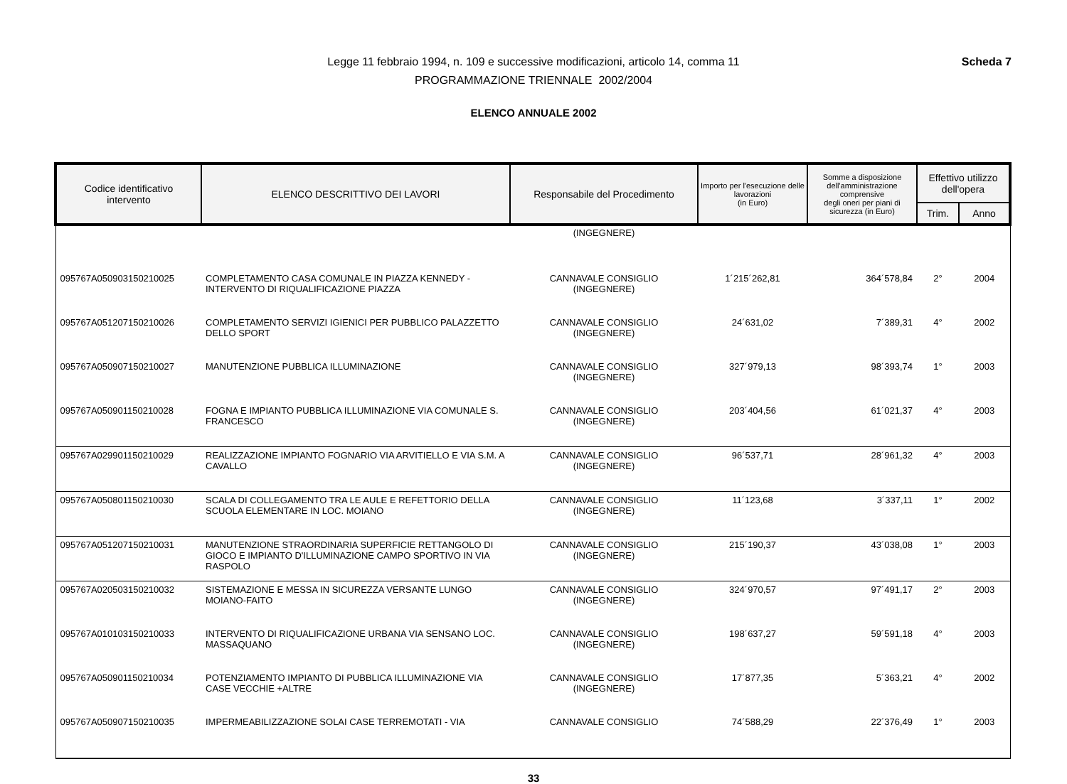Legge 11 febbraio 1994, n. 109 e successive modificazioni, articolo 14, comma 11
PROGRAMMAZIONE TRIENNALE 2002/2004
Scheda 7
ELENCO ANNUALE 2002
| Codice identificativo intervento | ELENCO DESCRITTIVO DEI LAVORI | Responsabile del Procedimento | Importo per l'esecuzione delle lavorazioni (in Euro) | Somme a disposizione dell'amministrazione comprensive degli oneri per piani di sicurezza (in Euro) | Effettivo utilizzo dell'opera | |
| --- | --- | --- | --- | --- | --- | --- |
| | | | | | Trim. | Anno |
| | | (INGEGNERE) | | | | |
| 095767A050903150210025 | COMPLETAMENTO CASA COMUNALE IN PIAZZA KENNEDY - INTERVENTO DI RIQUALIFICAZIONE PIAZZA | CANNAVALE CONSIGLIO (INGEGNERE) | 1´215´262,81 | 364´578,84 | 2° | 2004 |
| 095767A051207150210026 | COMPLETAMENTO SERVIZI IGIENICI PER PUBBLICO PALAZZETTO DELLO SPORT | CANNAVALE CONSIGLIO (INGEGNERE) | 24´631,02 | 7´389,31 | 4° | 2002 |
| 095767A050907150210027 | MANUTENZIONE PUBBLICA ILLUMINAZIONE | CANNAVALE CONSIGLIO (INGEGNERE) | 327´979,13 | 98´393,74 | 1° | 2003 |
| 095767A050901150210028 | FOGNA E IMPIANTO PUBBLICA ILLUMINAZIONE VIA COMUNALE S. FRANCESCO | CANNAVALE CONSIGLIO (INGEGNERE) | 203´404,56 | 61´021,37 | 4° | 2003 |
| 095767A029901150210029 | REALIZZAZIONE IMPIANTO FOGNARIO VIA ARVITIELLO E VIA S.M. A CAVALLO | CANNAVALE CONSIGLIO (INGEGNERE) | 96´537,71 | 28´961,32 | 4° | 2003 |
| 095767A050801150210030 | SCALA DI COLLEGAMENTO TRA LE AULE E REFETTORIO DELLA SCUOLA ELEMENTARE IN LOC. MOIANO | CANNAVALE CONSIGLIO (INGEGNERE) | 11´123,68 | 3´337,11 | 1° | 2002 |
| 095767A051207150210031 | MANUTENZIONE STRAORDINARIA SUPERFICIE RETTANGOLO DI GIOCO E IMPIANTO D'ILLUMINAZIONE CAMPO SPORTIVO IN VIA RASPOLO | CANNAVALE CONSIGLIO (INGEGNERE) | 215´190,37 | 43´038,08 | 1° | 2003 |
| 095767A020503150210032 | SISTEMAZIONE E MESSA IN SICUREZZA VERSANTE LUNGO MOIANO-FAITO | CANNAVALE CONSIGLIO (INGEGNERE) | 324´970,57 | 97´491,17 | 2° | 2003 |
| 095767A010103150210033 | INTERVENTO DI RIQUALIFICAZIONE URBANA VIA SENSANO LOC. MASSAQUANO | CANNAVALE CONSIGLIO (INGEGNERE) | 198´637,27 | 59´591,18 | 4° | 2003 |
| 095767A050901150210034 | POTENZIAMENTO IMPIANTO DI PUBBLICA ILLUMINAZIONE VIA CASE VECCHIE +ALTRE | CANNAVALE CONSIGLIO (INGEGNERE) | 17´877,35 | 5´363,21 | 4° | 2002 |
| 095767A050907150210035 | IMPERMEABILIZZAZIONE SOLAI CASE TERREMOTATI - VIA | CANNAVALE CONSIGLIO | 74´588,29 | 22´376,49 | 1° | 2003 |
33